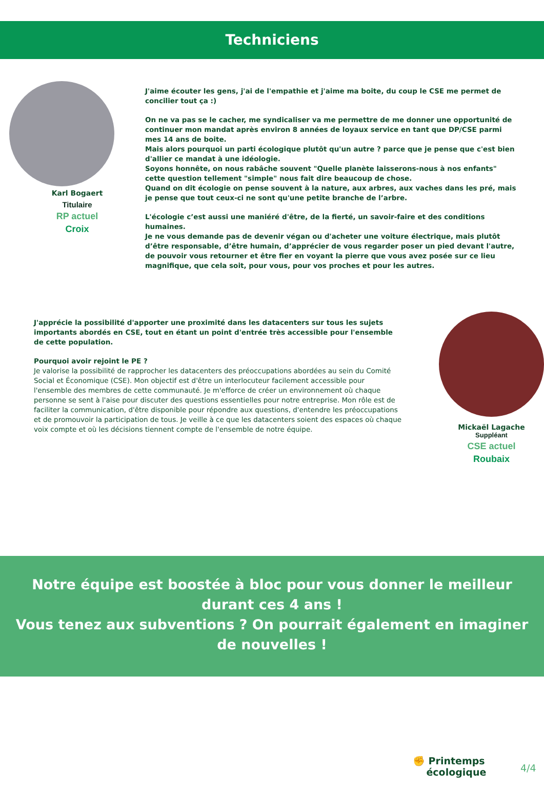Techniciens
Karl Bogaert
Titulaire
RP actuel
Croix
J'aime écouter les gens, j'ai de l'empathie et j'aime ma boite, du coup le CSE me permet de concilier tout ça :)
On ne va pas se le cacher, me syndicaliser va me permettre de me donner une opportunité de continuer mon mandat après environ 8 années de loyaux service en tant que DP/CSE parmi mes 14 ans de boite.
Mais alors pourquoi un parti écologique plutôt qu'un autre ? parce que je pense que c'est bien d'allier ce mandat à une idéologie.
Soyons honnête, on nous rabâche souvent "Quelle planète laisserons-nous à nos enfants" cette question tellement "simple" nous fait dire beaucoup de chose.
Quand on dit écologie on pense souvent à la nature, aux arbres, aux vaches dans les pré, mais je pense que tout ceux-ci ne sont qu'une petite branche de l’arbre.
L'écologie c’est aussi une maniéré d'être, de la fierté, un savoir-faire et des conditions humaines.
Je ne vous demande pas de devenir végan ou d'acheter une voiture électrique, mais plutôt d’être responsable, d’être humain, d’apprécier de vous regarder poser un pied devant l'autre, de pouvoir vous retourner et être fier en voyant la pierre que vous avez posée sur ce lieu magnifique, que cela soit, pour vous, pour vos proches et pour les autres.
J'apprécie la possibilité d'apporter une proximité dans les datacenters sur tous les sujets importants abordés en CSE, tout en étant un point d'entrée très accessible pour l'ensemble de cette population.
Pourquoi avoir rejoint le PE ?
Je valorise la possibilité de rapprocher les datacenters des préoccupations abordées au sein du Comité Social et Économique (CSE). Mon objectif est d'être un interlocuteur facilement accessible pour l'ensemble des membres de cette communauté. Je m'efforce de créer un environnement où chaque personne se sent à l'aise pour discuter des questions essentielles pour notre entreprise. Mon rôle est de faciliter la communication, d'être disponible pour répondre aux questions, d'entendre les préoccupations et de promouvoir la participation de tous. Je veille à ce que les datacenters soient des espaces où chaque voix compte et où les décisions tiennent compte de l'ensemble de notre équipe.
Mickaël Lagache
Suppléant
CSE actuel
Roubaix
Notre équipe est boostée à bloc pour vous donner le meilleur
durant ces 4 ans !
Vous tenez aux subventions ? On pourrait également en imaginer
de nouvelles !
✊ Printemps
écologique
4/4